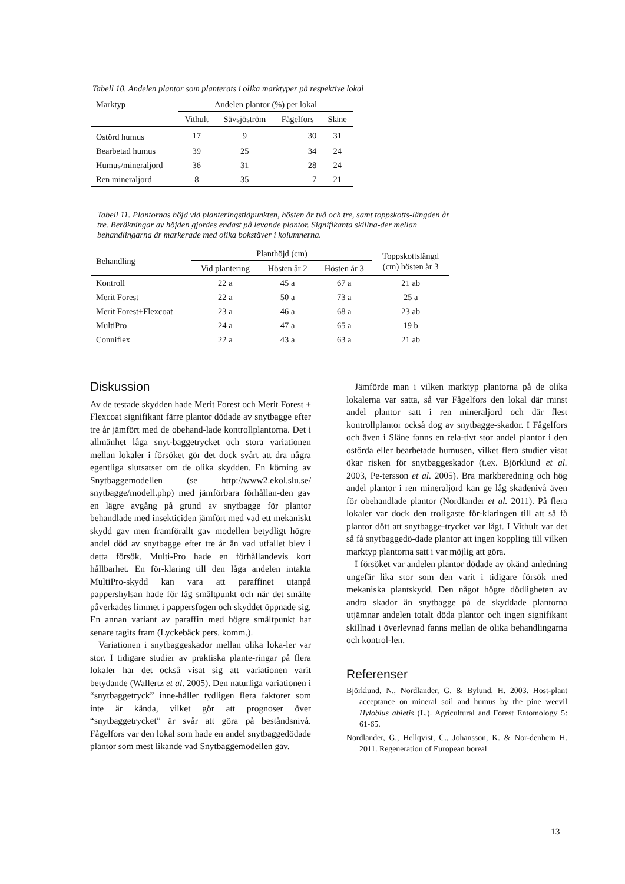Tabell 10. Andelen plantor som planterats i olika marktyper på respektive lokal
| Marktyp | Andelen plantor (%) per lokal | | | |
| --- | --- | --- | --- | --- |
| | Vithult | Sävsjöström | Fågelfors | Släne |
| Ostörd humus | 17 | 9 | 30 | 31 |
| Bearbetad humus | 39 | 25 | 34 | 24 |
| Humus/mineraljord | 36 | 31 | 28 | 24 |
| Ren mineraljord | 8 | 35 | 7 | 21 |
Tabell 11. Plantornas höjd vid planteringstidpunkten, hösten år två och tre, samt toppskotts-längden år tre. Beräkningar av höjden gjordes endast på levande plantor. Signifikanta skillna-der mellan behandlingarna är markerade med olika bokstäver i kolumnerna.
| Behandling | Planthöjd (cm) | | | Toppskottslängd (cm) hösten år 3 |
| --- | --- | --- | --- | --- |
| | Vid plantering | Hösten år 2 | Hösten år 3 | |
| Kontroll | 22 a | 45 a | 67 a | 21 ab |
| Merit Forest | 22 a | 50 a | 73 a | 25 a |
| Merit Forest+Flexcoat | 23 a | 46 a | 68 a | 23 ab |
| MultiPro | 24 a | 47 a | 65 a | 19 b |
| Conniflex | 22 a | 43 a | 63 a | 21 ab |
Diskussion
Av de testade skydden hade Merit Forest och Merit Forest + Flexcoat signifikant färre plantor dödade av snytbagge efter tre år jämfört med de obehand-lade kontrollplantorna. Det i allmänhet låga snyt-baggetrycket och stora variationen mellan lokaler i försöket gör det dock svårt att dra några egentliga slutsatser om de olika skydden. En körning av Snytbaggemodellen (se http://www2.ekol.slu.se/ snytbagge/modell.php) med jämförbara förhållan-den gav en lägre avgång på grund av snytbagge för plantor behandlade med insekticiden jämfört med vad ett mekaniskt skydd gav men framförallt gav modellen betydligt högre andel död av snytbagge efter tre år än vad utfallet blev i detta försök. Multi-Pro hade en förhållandevis kort hållbarhet. En för-klaring till den låga andelen intakta MultiPro-skydd kan vara att paraffinet utanpå pappershylsan hade för låg smältpunkt och när det smälte påverkades limmet i pappersfogen och skyddet öppnade sig. En annan variant av paraffin med högre smältpunkt har senare tagits fram (Lyckebäck pers. komm.).
Variationen i snytbaggeskador mellan olika loka-ler var stor. I tidigare studier av praktiska plante-ringar på flera lokaler har det också visat sig att variationen varit betydande (Wallertz et al. 2005). Den naturliga variationen i “snytbaggetryck” inne-håller tydligen flera faktorer som inte är kända, vilket gör att prognoser över “snytbaggetrycket” är svår att göra på beståndsnivå. Fågelfors var den lokal som hade en andel snytbaggedödade plantor som mest likande vad Snytbaggemodellen gav.
Jämförde man i vilken marktyp plantorna på de olika lokalerna var satta, så var Fågelfors den lokal där minst andel plantor satt i ren mineraljord och där flest kontrollplantor också dog av snytbagge-skador. I Fågelfors och även i Släne fanns en rela-tivt stor andel plantor i den ostörda eller bearbetade humusen, vilket flera studier visat ökar risken för snytbaggeskador (t.ex. Björklund et al. 2003, Pe-tersson et al. 2005). Bra markberedning och hög andel plantor i ren mineraljord kan ge låg skadenivå även för obehandlade plantor (Nordlander et al. 2011). På flera lokaler var dock den troligaste för-klaringen till att så få plantor dött att snytbagge-trycket var lågt. I Vithult var det så få snytbaggedö-dade plantor att ingen koppling till vilken marktyp plantorna satt i var möjlig att göra.
I försöket var andelen plantor dödade av okänd anledning ungefär lika stor som den varit i tidigare försök med mekaniska plantskydd. Den något högre dödligheten av andra skador än snytbagge på de skyddade plantorna utjämnar andelen totalt döda plantor och ingen signifikant skillnad i överlevnad fanns mellan de olika behandlingarna och kontrol-len.
Referenser
Björklund, N., Nordlander, G. & Bylund, H. 2003. Host-plant acceptance on mineral soil and humus by the pine weevil Hylobius abietis (L.). Agricultural and Forest Entomology 5: 61-65.
Nordlander, G., Hellqvist, C., Johansson, K. & Nor-denhem H. 2011. Regeneration of European boreal
13